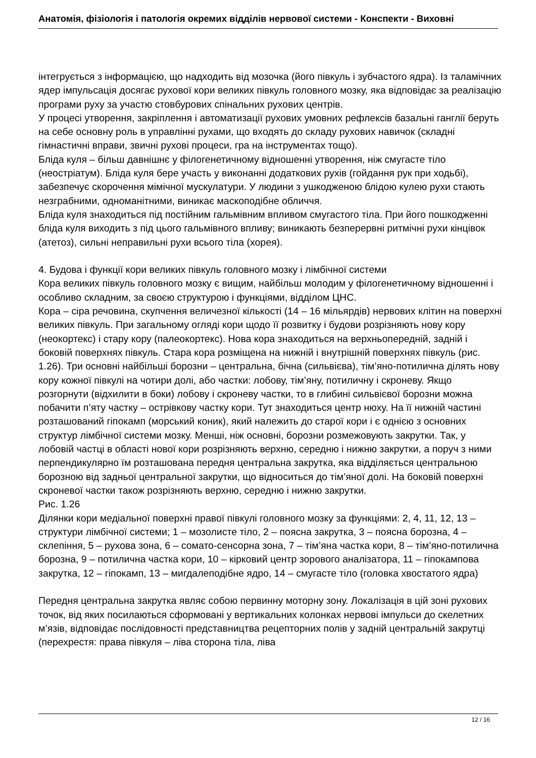Анатомія, фізіологія і патологія окремих відділів нервової системи - Конспекти - Виховні
інтегрується з інформацією, що надходить від мозочка (його півкуль і зубчастого ядра). Із таламічних ядер імпульсація досягає рухової кори великих півкуль головного мозку, яка відповідає за реалізацію програми руху за участю стовбурових спінальних рухових центрів.
У процесі утворення, закріплення і автоматизації рухових умовних рефлексів базальні ганглії беруть на себе основну роль в управлінні рухами, що входять до складу рухових навичок (складні гімнастичні вправи, звичні рухові процеси, гра на інструментах тощо).
Бліда куля – більш давнішнє у філогенетичному відношенні утворення, ніж смугасте тіло (неостріатум). Бліда куля бере участь у виконанні додаткових рухів (гойдання рук при ходьбі), забезпечує скорочення мімічної мускулатури. У людини з ушкодженою блідою кулею рухи стають незграбними, одноманітними, виникає маскоподібне обличчя.
Бліда куля знаходиться під постійним гальмівним впливом смугастого тіла. При його пошкодженні бліда куля виходить з під цього гальмівного впливу; виникають безперервні ритмічні рухи кінцівок (атетоз), сильні неправильні рухи всього тіла (хорея).
4. Будова і функції кори великих півкуль головного мозку і лімбічної системи
Кора великих півкуль головного мозку є вищим, найбільш молодим у філогенетичному відношенні і особливо складним, за своєю структурою і функціями, відділом ЦНС.
Кора – сіра речовина, скупчення величезної кількості (14 – 16 мільярдів) нервових клітин на поверхні великих півкуль. При загальному огляді кори щодо її розвитку і будови розрізняють нову кору (неокортекс) і стару кору (палеокортекс). Нова кора знаходиться на верхньопередній, задній і боковій поверхнях півкуль. Стара кора розміщена на нижній і внутрішній поверхнях півкуль (рис. 1.26). Три основні найбільші борозни – центральна, бічна (сильвієва), тім’яно-потилична ділять нову кору кожної півкулі на чотири долі, або частки: лобову, тім’яну, потиличну і скроневу. Якщо розгорнути (відхилити в боки) лобову і скроневу частки, то в глибині сильвієвої борозни можна побачити п’яту частку – острівкову частку кори. Тут знаходиться центр нюху. На її нижній частині розташований гіпокамп (морський коник), який належить до старої кори і є однією з основних структур лімбічної системи мозку. Менші, ніж основні, борозни розмежовують закрутки. Так, у лобовій частці в області нової кори розрізняють верхню, середню і нижню закрутки, а поруч з ними перпендикулярно їм розташована передня центральна закрутка, яка відділяється центральною борозною від задньої центральної закрутки, що відноситься до тім’яної долі. На боковій поверхні скроневої частки також розрізняють верхню, середню і нижню закрутки.
Рис. 1.26
Ділянки кори медіальної поверхні правої півкулі головного мозку за функціями: 2, 4, 11, 12, 13 – структури лімбічної системи; 1 – мозолисте тіло, 2 – поясна закрутка, 3 – поясна борозна, 4 – склепіння, 5 – рухова зона, 6 – сомато-сенсорна зона, 7 – тім’яна частка кори, 8 – тім’яно-потилична борозна, 9 – потилична частка кори, 10 – кірковий центр зорового аналізатора, 11 – гіпокампова закрутка, 12 – гіпокамп, 13 – мигдалеподібне ядро, 14 – смугасте тіло (головка хвостатого ядра)
Передня центральна закрутка являє собою первинну моторну зону. Локалізація в цій зоні рухових точок, від яких посилаються сформовані у вертикальних колонках нервові імпульси до скелетних м’язів, відповідає послідовності представництва рецепторних полів у задній центральній закрутці (перехрестя: права півкуля – ліва сторона тіла, ліва
12 / 16